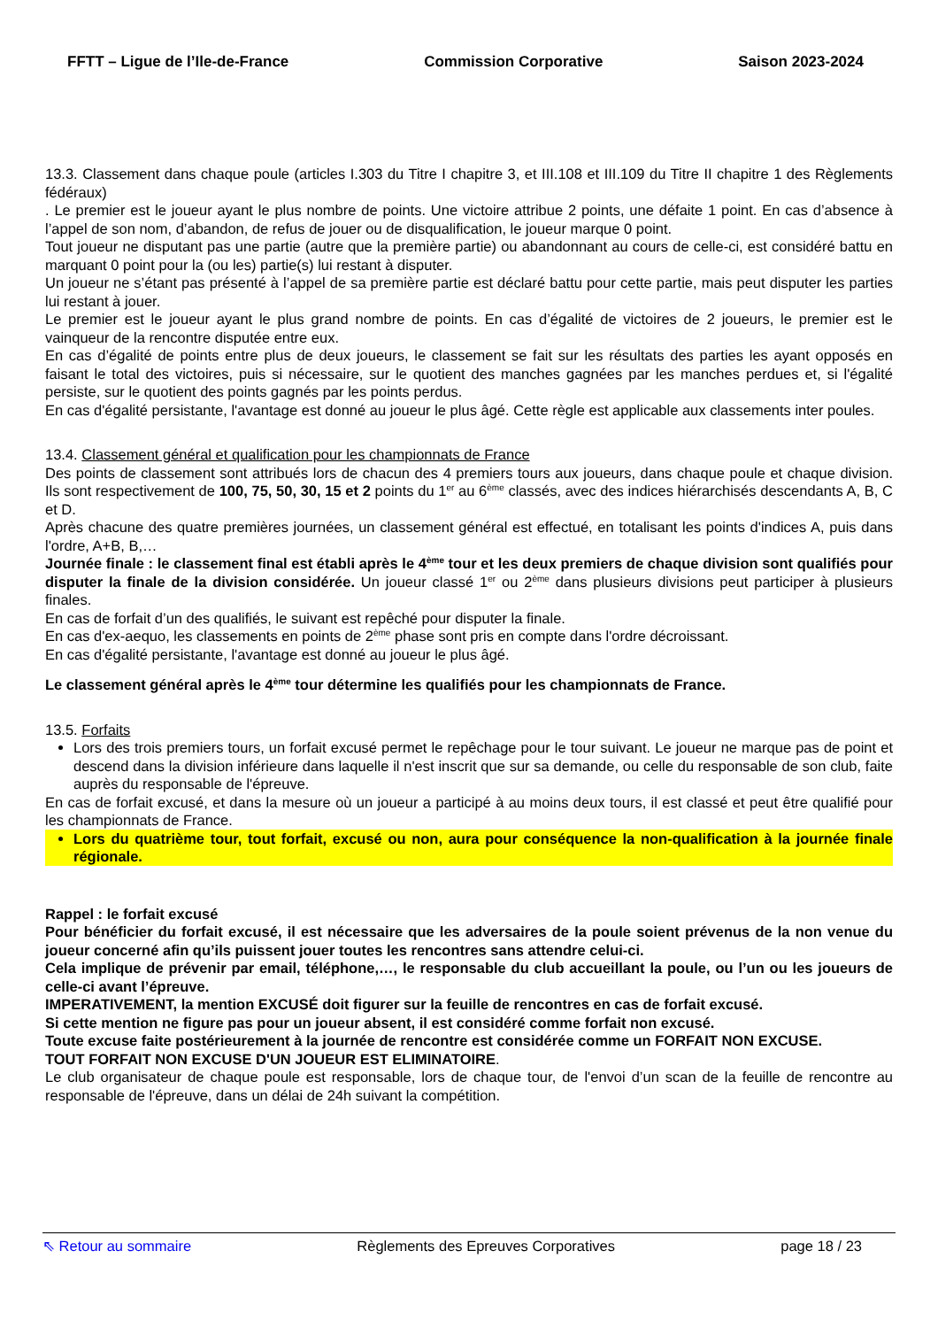FFTT – Ligue de l’Ile-de-France Commission Corporative Saison 2023-2024
13.3. Classement dans chaque poule (articles I.303 du Titre I chapitre 3, et III.108 et III.109 du Titre II chapitre 1 des Règlements fédéraux)
. Le premier est le joueur ayant le plus nombre de points. Une victoire attribue 2 points, une défaite 1 point. En cas d’absence à l’appel de son nom, d’abandon, de refus de jouer ou de disqualification, le joueur marque 0 point.
Tout joueur ne disputant pas une partie (autre que la première partie) ou abandonnant au cours de celle-ci, est considéré battu en marquant 0 point pour la (ou les) partie(s) lui restant à disputer.
Un joueur ne s’étant pas présenté à l’appel de sa première partie est déclaré battu pour cette partie, mais peut disputer les parties lui restant à jouer.
Le premier est le joueur ayant le plus grand nombre de points. En cas d’égalité de victoires de 2 joueurs, le premier est le vainqueur de la rencontre disputée entre eux.
En cas d’égalité de points entre plus de deux joueurs, le classement se fait sur les résultats des parties les ayant opposés en faisant le total des victoires, puis si nécessaire, sur le quotient des manches gagnées par les manches perdues et, si l'égalité persiste, sur le quotient des points gagnés par les points perdus.
En cas d'égalité persistante, l'avantage est donné au joueur le plus âgé. Cette règle est applicable aux classements inter poules.
13.4. Classement général et qualification pour les championnats de France
Des points de classement sont attribués lors de chacun des 4 premiers tours aux joueurs, dans chaque poule et chaque division. Ils sont respectivement de 100, 75, 50, 30, 15 et 2 points du 1<sup>er</sup> au 6<sup>ème</sup> classés, avec des indices hiérarchisés descendants A, B, C et D.
Après chacune des quatre premières journées, un classement général est effectué, en totalisant les points d'indices A, puis dans l'ordre, A+B, B,…
Journée finale : le classement final est établi après le 4<sup>ème</sup> tour et les deux premiers de chaque division sont qualifiés pour disputer la finale de la division considérée. Un joueur classé 1<sup>er</sup> ou 2<sup>ème</sup> dans plusieurs divisions peut participer à plusieurs finales.
En cas de forfait d’un des qualifiés, le suivant est repêché pour disputer la finale.
En cas d'ex-aequo, les classements en points de 2<sup>ème</sup> phase sont pris en compte dans l'ordre décroissant.
En cas d'égalité persistante, l'avantage est donné au joueur le plus âgé.
Le classement général après le 4<sup>ème</sup> tour détermine les qualifiés pour les championnats de France.
13.5. Forfaits
Lors des trois premiers tours, un forfait excusé permet le repêchage pour le tour suivant. Le joueur ne marque pas de point et descend dans la division inférieure dans laquelle il n'est inscrit que sur sa demande, ou celle du responsable de son club, faite auprès du responsable de l'épreuve.
En cas de forfait excusé, et dans la mesure où un joueur a participé à au moins deux tours, il est classé et peut être qualifié pour les championnats de France.
Lors du quatrième tour, tout forfait, excusé ou non, aura pour conséquence la non-qualification à la journée finale régionale.
Rappel : le forfait excusé
Pour bénéficier du forfait excusé, il est nécessaire que les adversaires de la poule soient prévenus de la non venue du joueur concerné afin qu’ils puissent jouer toutes les rencontres sans attendre celui-ci.
Cela implique de prévenir par email, téléphone,…, le responsable du club accueillant la poule, ou l’un ou les joueurs de celle-ci avant l’épreuve.
IMPERATIVEMENT, la mention EXCUSÉ doit figurer sur la feuille de rencontres en cas de forfait excusé.
Si cette mention ne figure pas pour un joueur absent, il est considéré comme forfait non excusé.
Toute excuse faite postérieurement à la journée de rencontre est considérée comme un FORFAIT NON EXCUSE.
TOUT FORFAIT NON EXCUSE D'UN JOUEUR EST ELIMINATOIRE.
Le club organisateur de chaque poule est responsable, lors de chaque tour, de l'envoi d’un scan de la feuille de rencontre au responsable de l'épreuve, dans un délai de 24h suivant la compétition.
⇖ Retour au sommaire Règlements des Epreuves Corporatives page 18 / 23